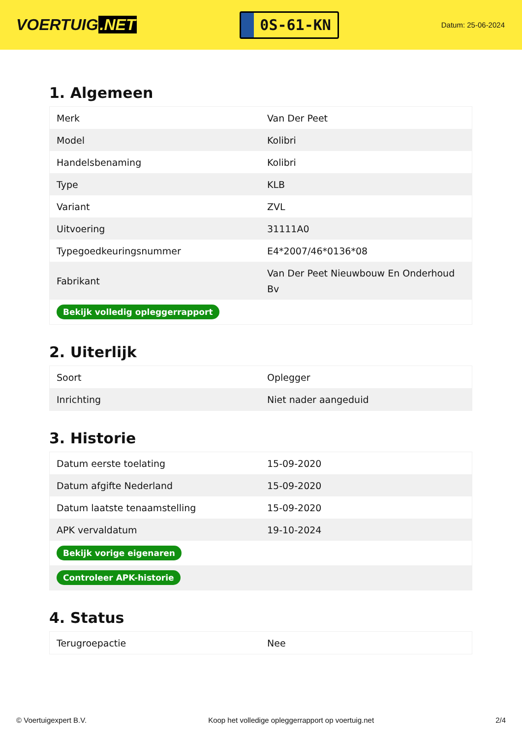VOERTUIG.NET
0S-61-KN
Datum: 25-06-2024
1. Algemeen
| Merk | Van Der Peet |
| Model | Kolibri |
| Handelsbenaming | Kolibri |
| Type | KLB |
| Variant | ZVL |
| Uitvoering | 31111A0 |
| Typegoedkeuringsnummer | E4*2007/46*0136*08 |
| Fabrikant | Van Der Peet Nieuwbouw En Onderhoud Bv |
| Bekijk volledig opleggerrapport | |
2. Uiterlijk
| Soort | Oplegger |
| Inrichting | Niet nader aangeduid |
3. Historie
| Datum eerste toelating | 15-09-2020 |
| Datum afgifte Nederland | 15-09-2020 |
| Datum laatste tenaamstelling | 15-09-2020 |
| APK vervaldatum | 19-10-2024 |
| Bekijk vorige eigenaren | |
| Controleer APK-historie | |
4. Status
| Terugroepactie | Nee |
© Voertuigexpert B.V. Koop het volledige opleggerrapport op voertuig.net 2/4